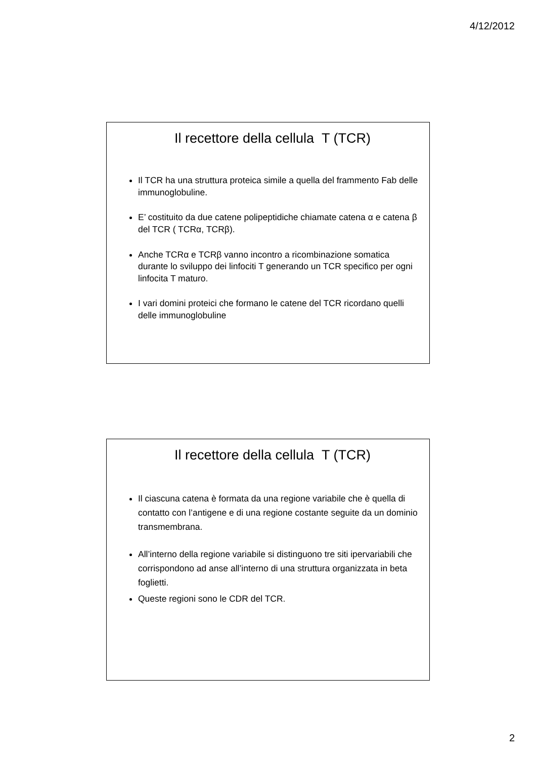4/12/2012
Il recettore della cellula T (TCR)
Il TCR ha una struttura proteica simile a quella del frammento Fab delle immunoglobuline.
E’ costituito da due catene polipeptidiche chiamate catena α e catena β del TCR ( TCRα, TCRβ).
Anche TCRα e TCRβ vanno incontro a ricombinazione somatica durante lo sviluppo dei linfociti T generando un TCR specifico per ogni linfocita T maturo.
I vari domini proteici che formano le catene del TCR ricordano quelli delle immunoglobuline
Il recettore della cellula T (TCR)
Il ciascuna catena è formata da una regione variabile che è quella di contatto con l’antigene e di una regione costante seguite da un dominio transmembrana.
All’interno della regione variabile si distinguono tre siti ipervariabili che corrispondono ad anse all’interno di una struttura organizzata in beta foglietti.
Queste regioni sono le CDR del TCR.
2